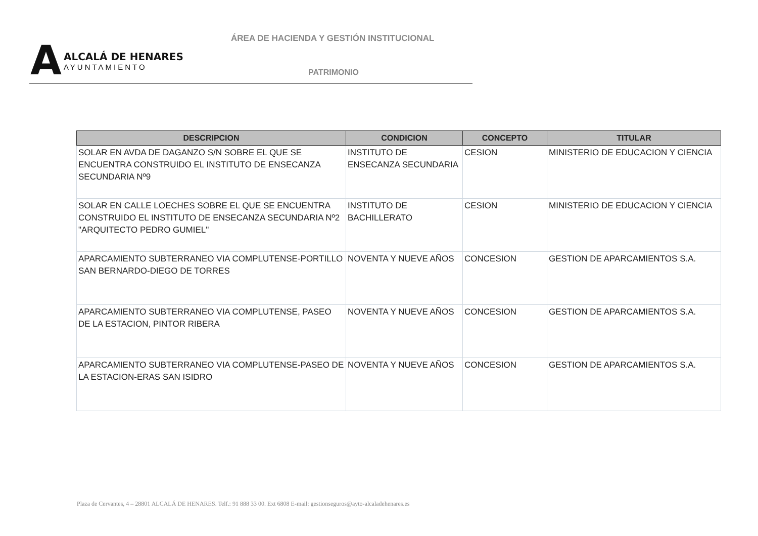A
ALCALÁ DE HENARES
AYUNTAMIENTO
ÁREA DE HACIENDA Y GESTIÓN INSTITUCIONAL
PATRIMONIO
| DESCRIPCION | CONDICION | CONCEPTO | TITULAR |
| --- | --- | --- | --- |
| SOLAR EN AVDA DE DAGANZO S/N SOBRE EL QUE SE ENCUENTRA CONSTRUIDO EL INSTITUTO DE ENSECANZA SECUNDARIA Nº9 | INSTITUTO DE ENSECANZA SECUNDARIA | CESION | MINISTERIO DE EDUCACION Y CIENCIA |
| SOLAR EN CALLE LOECHES SOBRE EL QUE SE ENCUENTRA CONSTRUIDO EL INSTITUTO DE ENSECANZA SECUNDARIA Nº2 "ARQUITECTO PEDRO GUMIEL" | INSTITUTO DE BACHILLERATO | CESION | MINISTERIO DE EDUCACION Y CIENCIA |
| APARCAMIENTO SUBTERRANEO VIA COMPLUTENSE-PORTILLO SAN BERNARDO-DIEGO DE TORRES | NOVENTA Y NUEVE AÑOS | CONCESION | GESTION DE APARCAMIENTOS S.A. |
| APARCAMIENTO SUBTERRANEO VIA COMPLUTENSE, PASEO DE LA ESTACION, PINTOR RIBERA | NOVENTA Y NUEVE AÑOS | CONCESION | GESTION DE APARCAMIENTOS S.A. |
| APARCAMIENTO SUBTERRANEO VIA COMPLUTENSE-PASEO DE LA ESTACION-ERAS SAN ISIDRO | NOVENTA Y NUEVE AÑOS | CONCESION | GESTION DE APARCAMIENTOS S.A. |
Plaza de Cervantes, 4 – 28801 ALCALÁ DE HENARES. Telf.: 91 888 33 00. Ext 6808 E-mail: gestionseguros@ayto-alcaladehenares.es